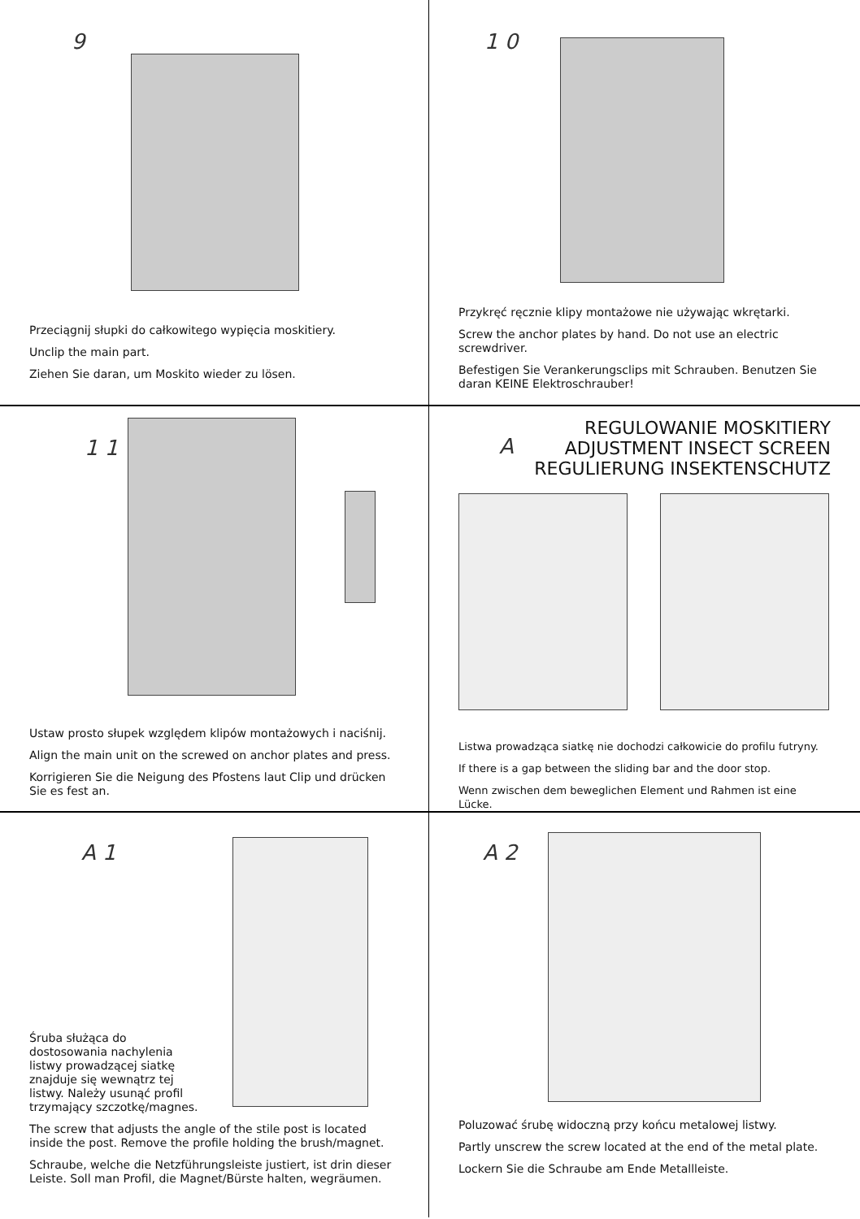9
Przeciągnij słupki do całkowitego wypięcia moskitiery.
Unclip the main part.
Ziehen Sie daran, um Moskito wieder zu lösen.
1 0
Przykręć ręcznie klipy montażowe nie używając wkrętarki.
Screw the anchor plates by hand. Do not use an electric screwdriver.
Befestigen Sie Verankerungsclips mit Schrauben. Benutzen Sie daran KEINE Elektroschrauber!
1 1
Ustaw prosto słupek względem klipów montażowych i naciśnij.
Align the main unit on the screwed on anchor plates and press.
Korrigieren Sie die Neigung des Pfostens laut Clip und drücken Sie es fest an.
A
REGULOWANIE MOSKITIERY
ADJUSTMENT INSECT SCREEN
REGULIERUNG INSEKTENSCHUTZ
Listwa prowadząca siatkę nie dochodzi całkowicie do profilu futryny.
If there is a gap between the sliding bar and the door stop.
Wenn zwischen dem beweglichen Element und Rahmen ist eine Lücke.
A 1
Śruba służąca do dostosowania nachylenia listwy prowadzącej siatkę znajduje się wewnątrz tej listwy. Należy usunąć profil trzymający szczotkę/magnes.
The screw that adjusts the angle of the stile post is located inside the post. Remove the profile holding the brush/magnet.
Schraube, welche die Netzführungsleiste justiert, ist drin dieser Leiste. Soll man Profil, die Magnet/Bürste halten, wegräumen.
A 2
Poluzować śrubę widoczną przy końcu metalowej listwy.
Partly unscrew the screw located at the end of the metal plate.
Lockern Sie die Schraube am Ende Metallleiste.